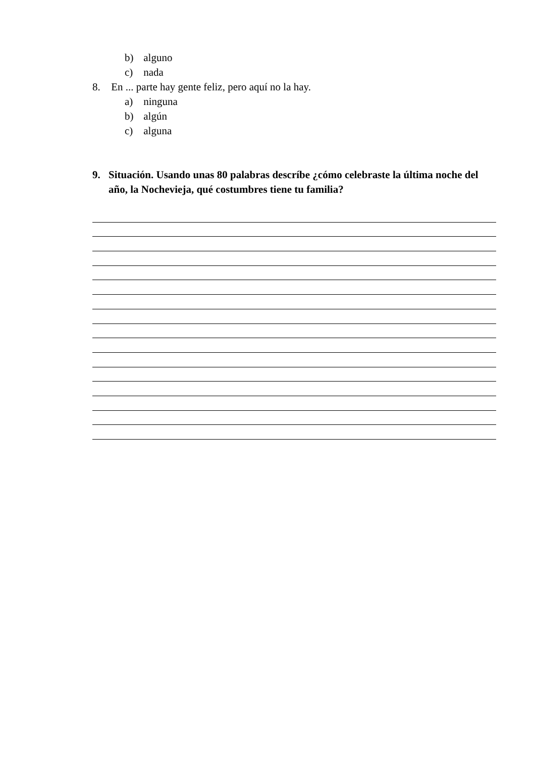b) alguno
c) nada
8. En ... parte hay gente feliz, pero aquí no la hay.
a) ninguna
b) algún
c) alguna
9. Situación. Usando unas 80 palabras descríbe ¿cómo celebraste la última noche del año, la Nochevieja, qué costumbres tiene tu familia?